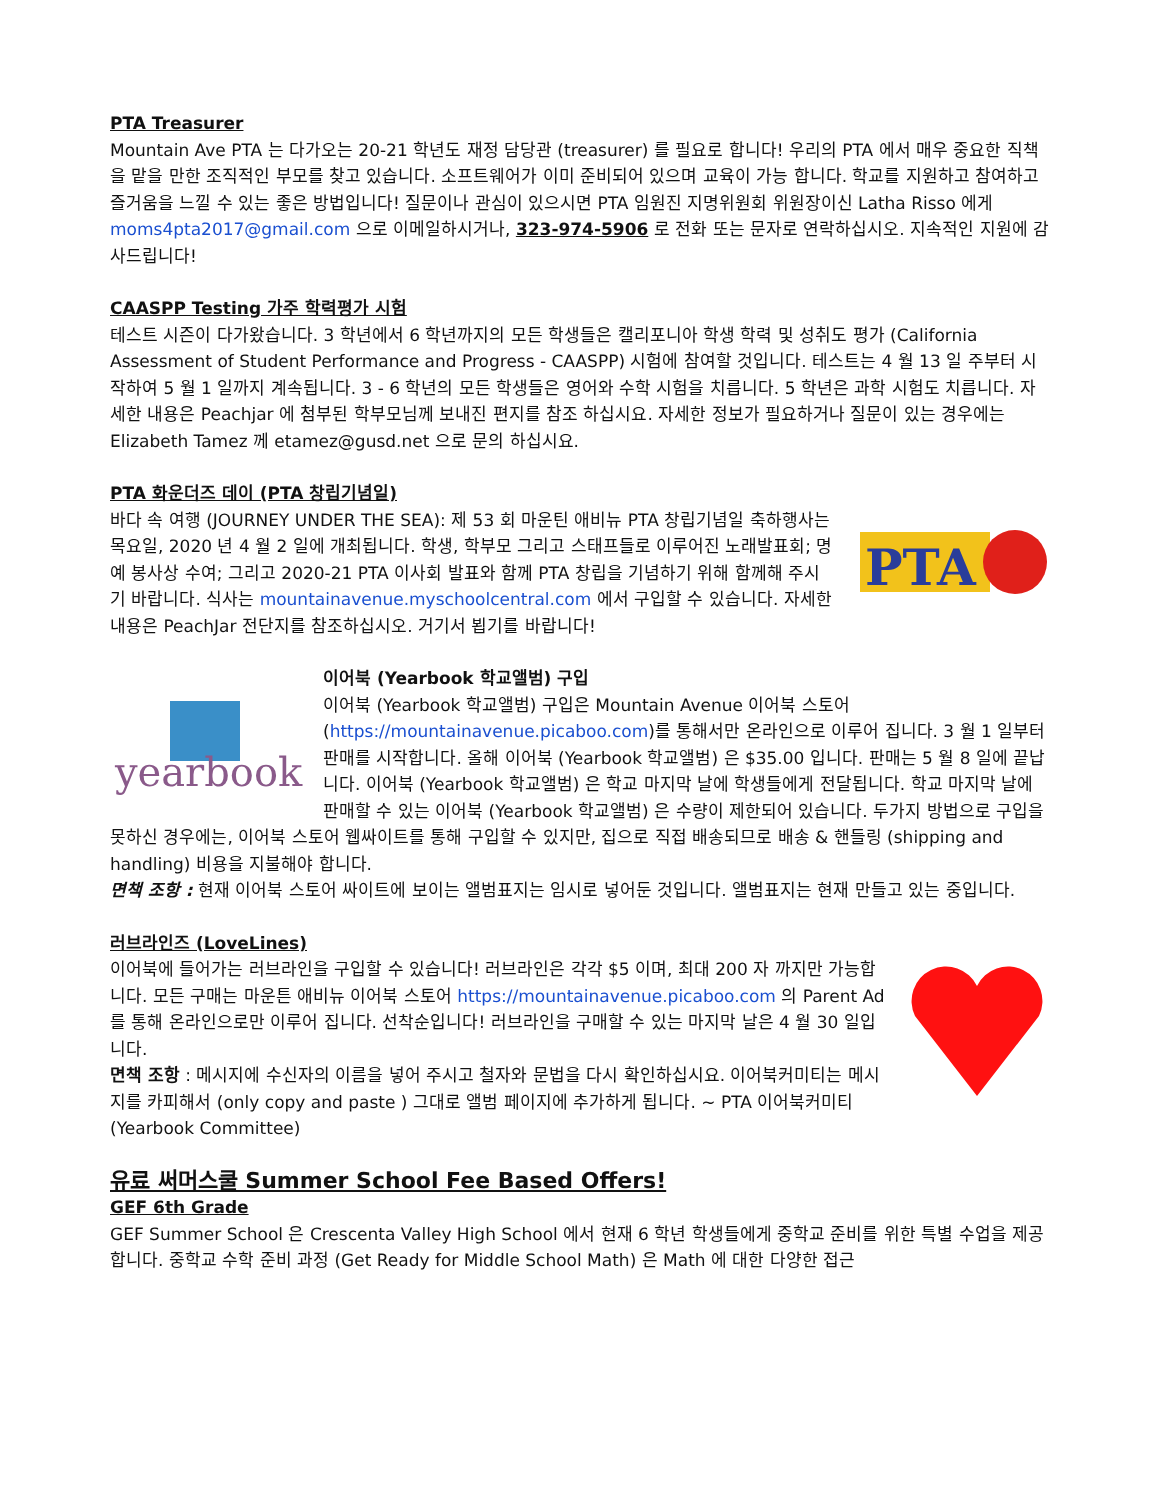PTA Treasurer
Mountain Ave PTA 는 다가오는 20-21 학년도 재정 담당관 (treasurer) 를 필요로 합니다! 우리의 PTA 에서 매우 중요한 직책을 맡을 만한 조직적인 부모를 찾고 있습니다. 소프트웨어가 이미 준비되어 있으며 교육이 가능 합니다. 학교를 지원하고 참여하고 즐거움을 느낄 수 있는 좋은 방법입니다! 질문이나 관심이 있으시면 PTA 임원진 지명위원회 위원장이신 Latha Risso 에게 moms4pta2017@gmail.com 으로 이메일하시거나, 323-974-5906 로 전화 또는 문자로 연락하십시오. 지속적인 지원에 감사드립니다!
CAASPP Testing 가주 학력평가 시험
테스트 시즌이 다가왔습니다. 3 학년에서 6 학년까지의 모든 학생들은 캘리포니아 학생 학력 및 성취도 평가 (California Assessment of Student Performance and Progress - CAASPP) 시험에 참여할 것입니다. 테스트는 4 월 13 일 주부터 시작하여 5 월 1 일까지 계속됩니다. 3 - 6 학년의 모든 학생들은 영어와 수학 시험을 치릅니다. 5 학년은 과학 시험도 치릅니다. 자세한 내용은 Peachjar 에 첨부된 학부모님께 보내진 편지를 참조 하십시요. 자세한 정보가 필요하거나 질문이 있는 경우에는 Elizabeth Tamez 께 etamez@gusd.net 으로 문의 하십시요.
PTA 화운더즈 데이 (PTA 창립기념일)
PTA
바다 속 여행 (JOURNEY UNDER THE SEA): 제 53 회 마운틴 애비뉴 PTA 창립기념일 축하행사는 목요일, 2020 년 4 월 2 일에 개최됩니다. 학생, 학부모 그리고 스태프들로 이루어진 노래발표회; 명예 봉사상 수여; 그리고 2020-21 PTA 이사회 발표와 함께 PTA 창립을 기념하기 위해 함께해 주시기 바랍니다. 식사는 mountainavenue.myschoolcentral.com 에서 구입할 수 있습니다. 자세한 내용은 PeachJar 전단지를 참조하십시오. 거기서 뵙기를 바랍니다!
yearbook
이어북 (Yearbook 학교앨범) 구입
이어북 (Yearbook 학교앨범) 구입은 Mountain Avenue 이어북 스토어 (https://mountainavenue.picaboo.com)를 통해서만 온라인으로 이루어 집니다. 3 월 1 일부터 판매를 시작합니다. 올해 이어북 (Yearbook 학교앨범) 은 $35.00 입니다. 판매는 5 월 8 일에 끝납니다. 이어북 (Yearbook 학교앨범) 은 학교 마지막 날에 학생들에게 전달됩니다. 학교 마지막 날에 판매할 수 있는 이어북 (Yearbook 학교앨범) 은 수량이 제한되어 있습니다. 두가지 방법으로 구입을 못하신 경우에는, 이어북 스토어 웹싸이트를 통해 구입할 수 있지만, 집으로 직접 배송되므로 배송 & 핸들링 (shipping and handling) 비용을 지불해야 합니다.
면책 조항 : 현재 이어북 스토어 싸이트에 보이는 앨범표지는 임시로 넣어둔 것입니다. 앨범표지는 현재 만들고 있는 중입니다.
러브라인즈 (LoveLines)
이어북에 들어가는 러브라인을 구입할 수 있습니다! 러브라인은 각각 $5 이며, 최대 200 자 까지만 가능합니다. 모든 구매는 마운튼 애비뉴 이어북 스토어 https://mountainavenue.picaboo.com 의 Parent Ad 를 통해 온라인으로만 이루어 집니다. 선착순입니다! 러브라인을 구매할 수 있는 마지막 날은 4 월 30 일입니다.
면책 조항 : 메시지에 수신자의 이름을 넣어 주시고 철자와 문법을 다시 확인하십시요. 이어북커미티는 메시지를 카피해서 (only copy and paste ) 그대로 앨범 페이지에 추가하게 됩니다. ~ PTA 이어북커미티 (Yearbook Committee)
유료 써머스쿨 Summer School Fee Based Offers!
GEF 6th Grade
GEF Summer School 은 Crescenta Valley High School 에서 현재 6 학년 학생들에게 중학교 준비를 위한 특별 수업을 제공합니다. 중학교 수학 준비 과정 (Get Ready for Middle School Math) 은 Math 에 대한 다양한 접근